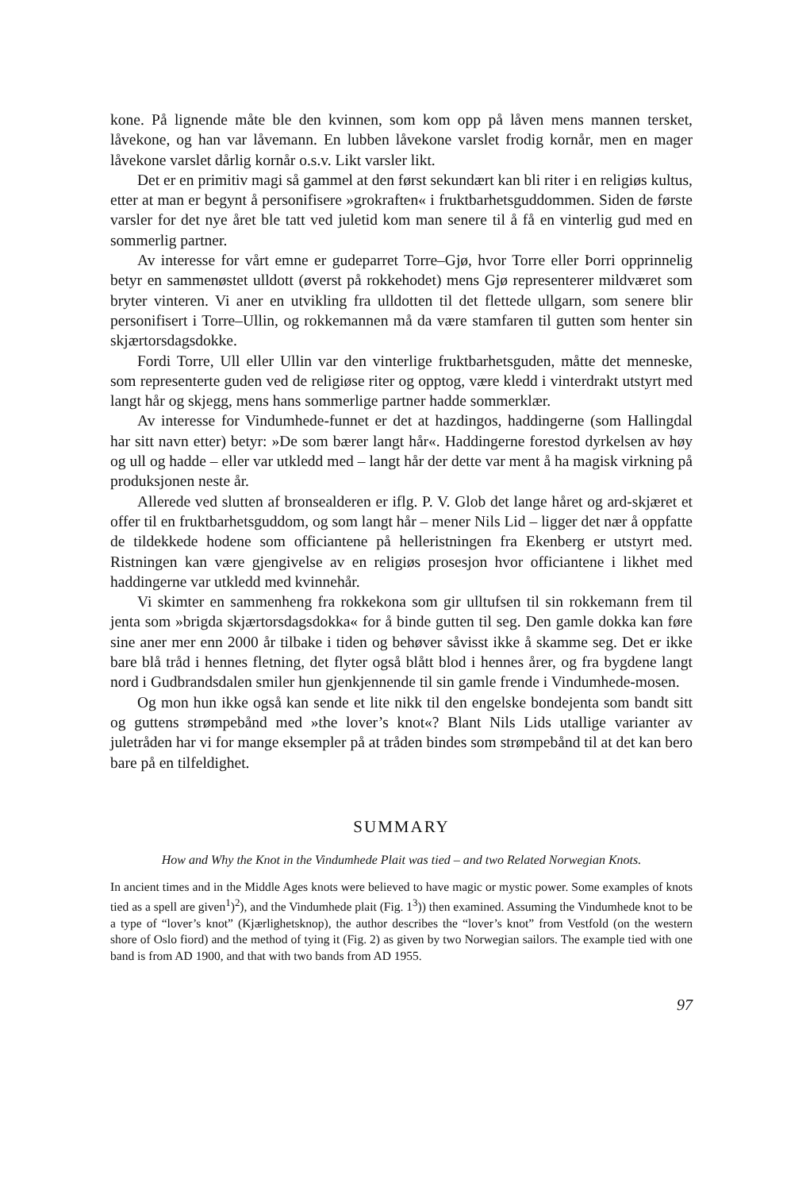kone. På lignende måte ble den kvinnen, som kom opp på låven mens mannen tersket, låvekone, og han var låvemann. En lubben låvekone varslet frodig kornår, men en mager låvekone varslet dårlig kornår o.s.v. Likt varsler likt.
Det er en primitiv magi så gammel at den først sekundært kan bli riter i en religiøs kultus, etter at man er begynt å personifisere »grokraften« i fruktbarhetsguddommen. Siden de første varsler for det nye året ble tatt ved juletid kom man senere til å få en vinterlig gud med en sommerlig partner.
Av interesse for vårt emne er gudeparret Torre–Gjø, hvor Torre eller Þorri opprinnelig betyr en sammenøstet ulldott (øverst på rokkehodet) mens Gjø representerer mildværet som bryter vinteren. Vi aner en utvikling fra ulldotten til det flettede ullgarn, som senere blir personifisert i Torre–Ullin, og rokkemannen må da være stamfaren til gutten som henter sin skjærtorsdagsdokke.
Fordi Torre, Ull eller Ullin var den vinterlige fruktbarhetsguden, måtte det menneske, som representerte guden ved de religiøse riter og opptog, være kledd i vinterdrakt utstyrt med langt hår og skjegg, mens hans sommerlige partner hadde sommerklær.
Av interesse for Vindumhede-funnet er det at hazdingos, haddingerne (som Hallingdal har sitt navn etter) betyr: »De som bærer langt hår«. Haddingerne forestod dyrkelsen av høy og ull og hadde – eller var utkledd med – langt hår der dette var ment å ha magisk virkning på produksjonen neste år.
Allerede ved slutten af bronsealderen er iflg. P. V. Glob det lange håret og ard-skjæret et offer til en fruktbarhetsguddom, og som langt hår – mener Nils Lid – ligger det nær å oppfatte de tildekkede hodene som officiantene på helleristningen fra Ekenberg er utstyrt med. Ristningen kan være gjengivelse av en religiøs prosesjon hvor officiantene i likhet med haddingerne var utkledd med kvinnehår.
Vi skimter en sammenheng fra rokkekona som gir ulltufsen til sin rokkemann frem til jenta som »brigda skjærtorsdagsdokka« for å binde gutten til seg. Den gamle dokka kan føre sine aner mer enn 2000 år tilbake i tiden og behøver såvisst ikke å skamme seg. Det er ikke bare blå tråd i hennes fletning, det flyter også blått blod i hennes årer, og fra bygdene langt nord i Gudbrandsdalen smiler hun gjenkjennende til sin gamle frende i Vindumhede-mosen.
Og mon hun ikke også kan sende et lite nikk til den engelske bondejenta som bandt sitt og guttens strømpebånd med »the lover’s knot«? Blant Nils Lids utallige varianter av juletråden har vi for mange eksempler på at tråden bindes som strømpebånd til at det kan bero bare på en tilfeldighet.
SUMMARY
How and Why the Knot in the Vindumhede Plait was tied – and two Related Norwegian Knots.
In ancient times and in the Middle Ages knots were believed to have magic or mystic power. Some examples of knots tied as a spell are given<sup>1</sup>)<sup>2</sup>), and the Vindumhede plait (Fig. 1<sup>3</sup>)) then examined. Assuming the Vindumhede knot to be a type of “lover’s knot” (Kjærlighetsknop), the author describes the “lover’s knot” from Vestfold (on the western shore of Oslo fiord) and the method of tying it (Fig. 2) as given by two Norwegian sailors. The example tied with one band is from AD 1900, and that with two bands from AD 1955.
97